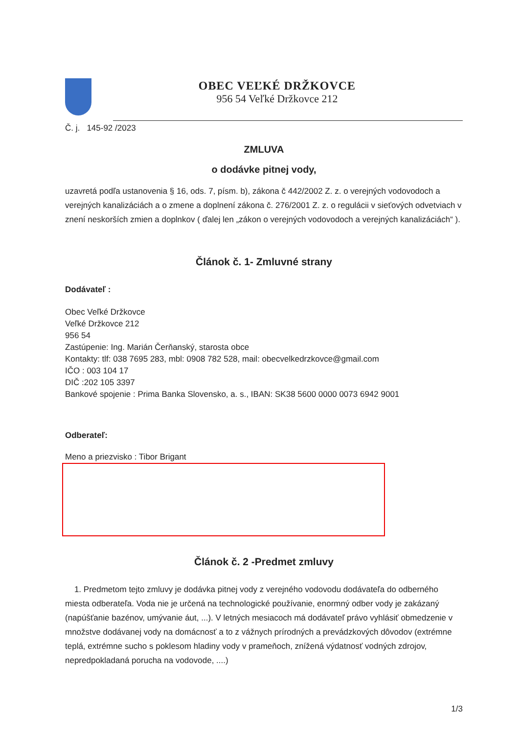OBEC VEĽKÉ DRŽKOVCE
956 54 Veľké Držkovce 212
Č. j. 145-92 /2023
ZMLUVA
o dodávke pitnej vody,
uzavretá podľa ustanovenia § 16, ods. 7, písm. b), zákona č 442/2002 Z. z. o verejných vodovodoch a verejných kanalizáciách a o zmene a doplnení zákona č. 276/2001 Z. z. o regulácii v sieťových odvetviach v znení neskorších zmien a doplnkov ( ďalej len „zákon o verejných vodovodoch a verejných kanalizáciách“ ).
Článok č. 1- Zmluvné strany
Dodávateľ :
Obec Veľké Držkovce
Veľké Držkovce 212
956 54
Zastúpenie: Ing. Marián Čerňanský, starosta obce
Kontakty: tlf: 038 7695 283, mbl: 0908 782 528, mail: obecvelkedrzkovce@gmail.com
IČO : 003 104 17
DIČ :202 105 3397
Bankové spojenie : Prima Banka Slovensko, a. s., IBAN: SK38 5600 0000 0073 6942 9001
Odberateľ:
Meno a priezvisko : Tibor Brigant
Článok č. 2 -Predmet zmluvy
1. Predmetom tejto zmluvy je dodávka pitnej vody z verejného vodovodu dodávateľa do odberného miesta odberateľa. Voda nie je určená na technologické používanie, enormný odber vody je zakázaný (napúšťanie bazénov, umývanie áut, ...). V letných mesiacoch má dodávateľ právo vyhlásiť obmedzenie v množstve dodávanej vody na domácnosť a to z vážnych prírodných a prevádzkových dôvodov (extrémne teplá, extrémne sucho s poklesom hladiny vody v prameňoch, znížená výdatnosť vodných zdrojov, nepredpokladaná porucha na vodovode, ....)
1/3